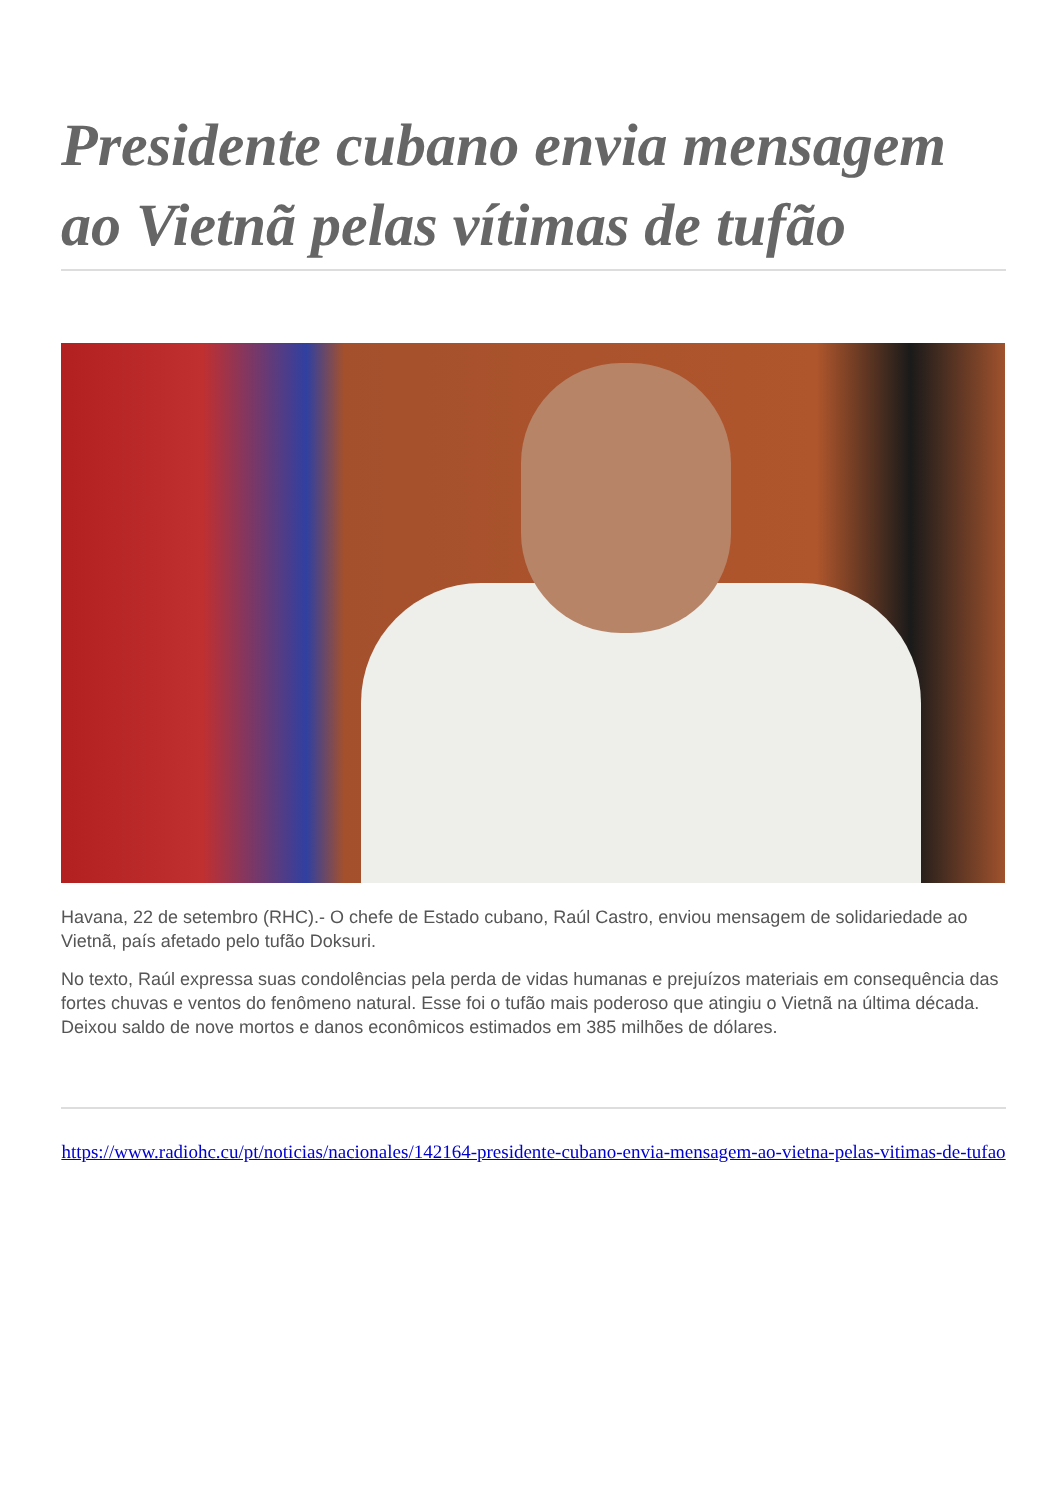Presidente cubano envia mensagem ao Vietnã pelas vítimas de tufão
Havana, 22 de setembro (RHC).- O chefe de Estado cubano, Raúl Castro, enviou mensagem de solidariedade ao Vietnã, país afetado pelo tufão Doksuri.
No texto, Raúl expressa suas condolências pela perda de vidas humanas e prejuízos materiais em consequência das fortes chuvas e ventos do fenômeno natural. Esse foi o tufão mais poderoso que atingiu o Vietnã na última década. Deixou saldo de nove mortos e danos econômicos estimados em 385 milhões de dólares.
https://www.radiohc.cu/pt/noticias/nacionales/142164-presidente-cubano-envia-mensagem-ao-vietna-pelas-vitimas-de-tufao